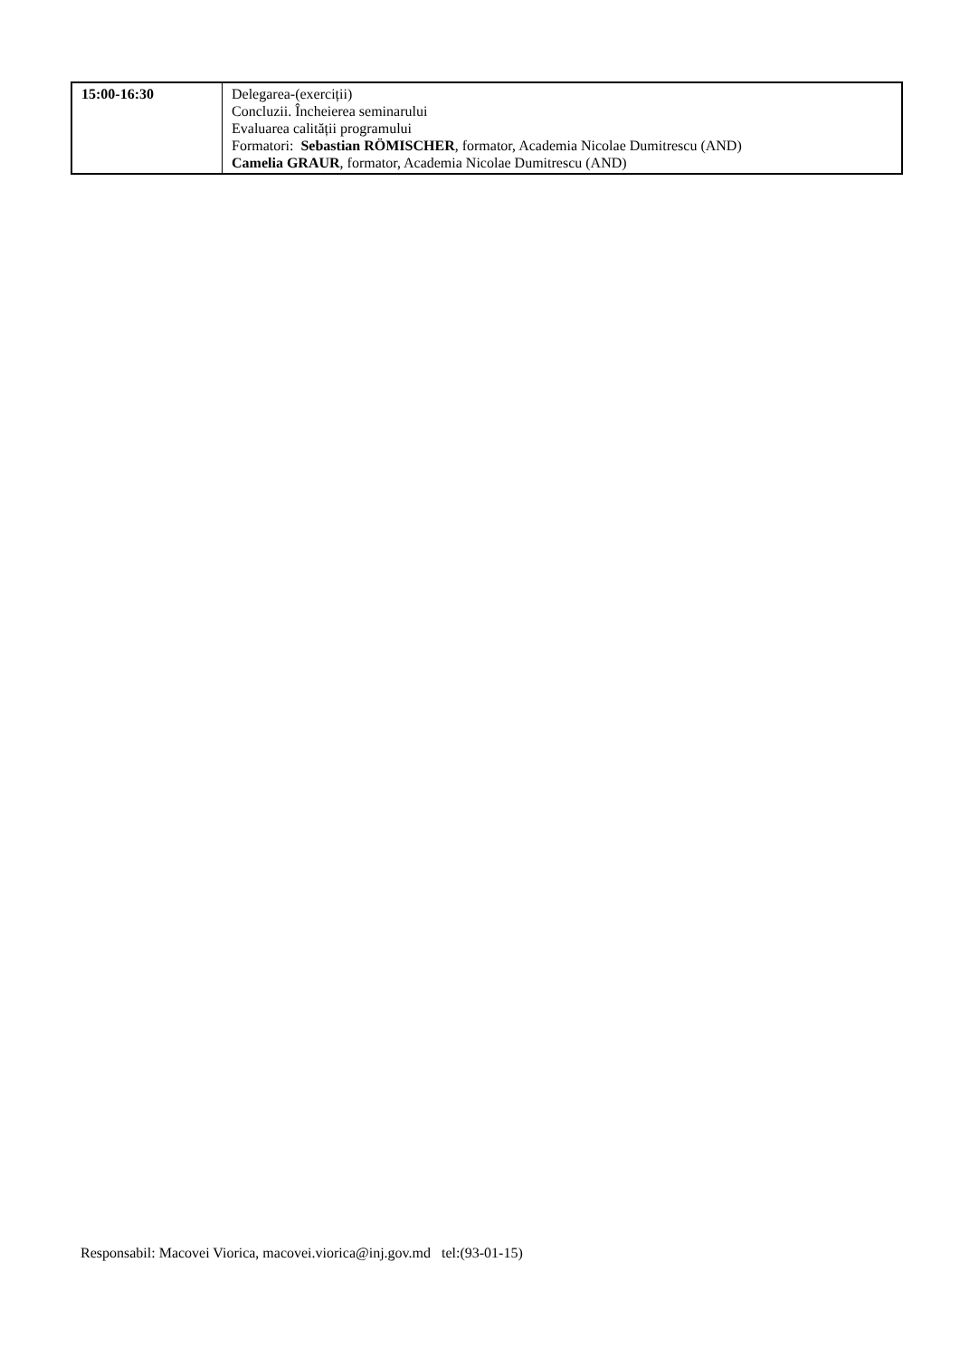| 15:00-16:30 | Delegarea-(exerciții) Concluzii. Încheierea seminarului Evaluarea calității programului Formatori: Sebastian RÖMISCHER , formator, Academia Nicolae Dumitrescu (AND) Camelia GRAUR , formator, Academia Nicolae Dumitrescu (AND) |
Responsabil: Macovei Viorica, macovei.viorica@inj.gov.md tel:(93-01-15)